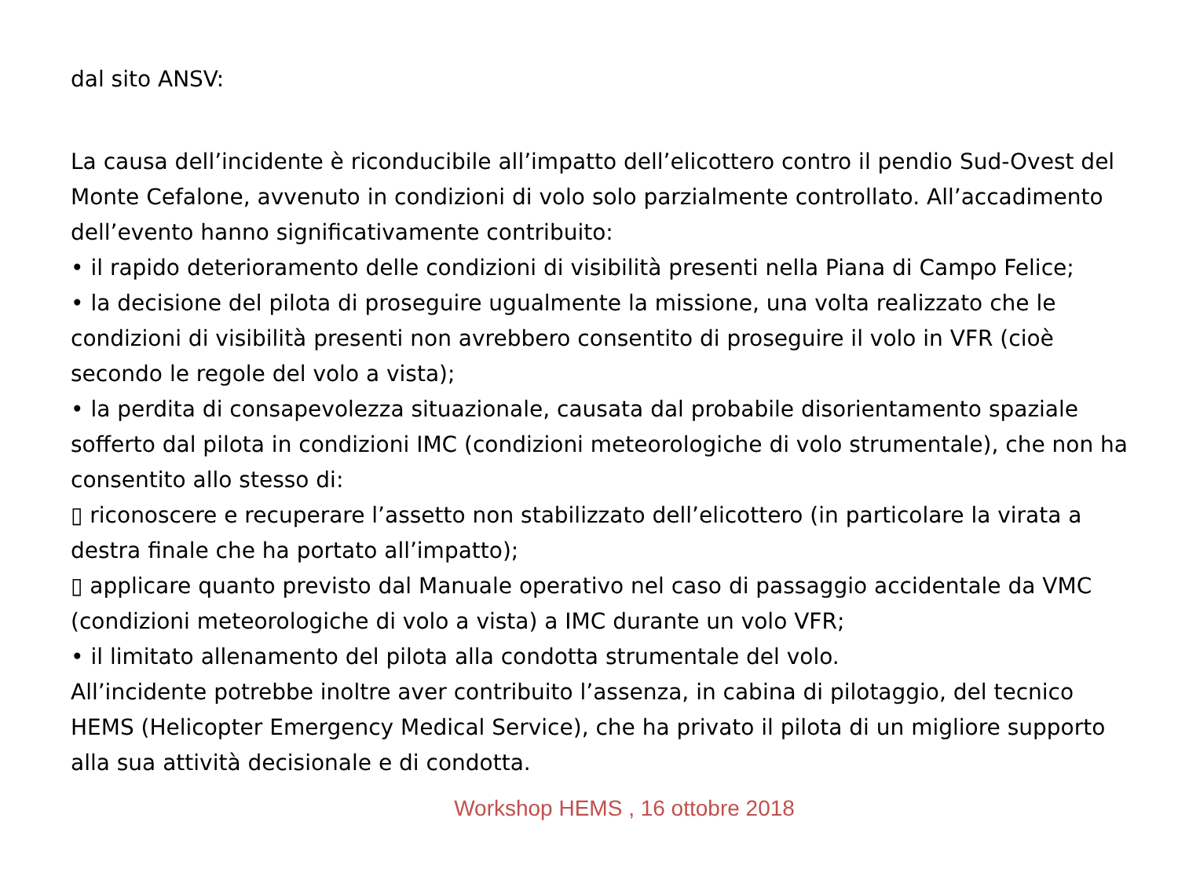dal sito ANSV:
La causa dell’incidente è riconducibile all’impatto dell’elicottero contro il pendio Sud-Ovest del Monte Cefalone, avvenuto in condizioni di volo solo parzialmente controllato. All’accadimento dell’evento hanno significativamente contribuito:
• il rapido deterioramento delle condizioni di visibilità presenti nella Piana di Campo Felice;
• la decisione del pilota di proseguire ugualmente la missione, una volta realizzato che le condizioni di visibilità presenti non avrebbero consentito di proseguire il volo in VFR (cioè secondo le regole del volo a vista);
• la perdita di consapevolezza situazionale, causata dal probabile disorientamento spaziale sofferto dal pilota in condizioni IMC (condizioni meteorologiche di volo strumentale), che non ha consentito allo stesso di:
▯ riconoscere e recuperare l’assetto non stabilizzato dell’elicottero (in particolare la virata a destra finale che ha portato all’impatto);
▯ applicare quanto previsto dal Manuale operativo nel caso di passaggio accidentale da VMC (condizioni meteorologiche di volo a vista) a IMC durante un volo VFR;
• il limitato allenamento del pilota alla condotta strumentale del volo.
All’incidente potrebbe inoltre aver contribuito l’assenza, in cabina di pilotaggio, del tecnico HEMS (Helicopter Emergency Medical Service), che ha privato il pilota di un migliore supporto alla sua attività decisionale e di condotta.
Workshop HEMS , 16 ottobre 2018